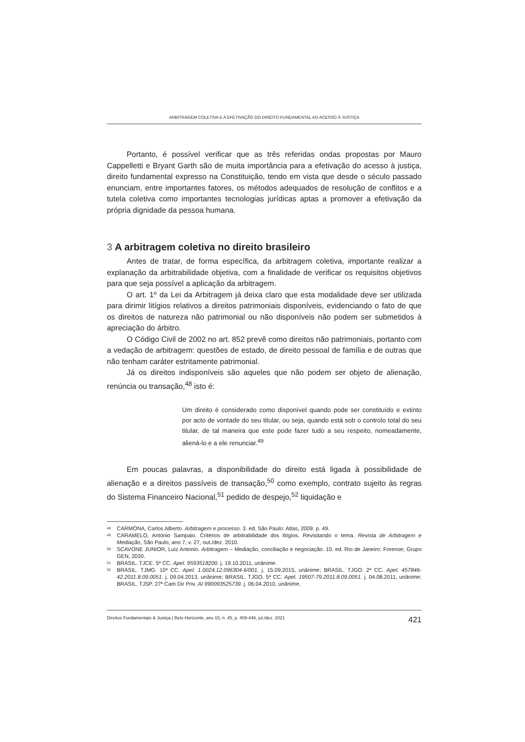ARBITRAGEM COLETIVA E A EFETIVAÇÃO DO DIREITO FUNDAMENTAL AO ACESSO À JUSTIÇA
Portanto, é possível verificar que as três referidas ondas propostas por Mauro Cappelletti e Bryant Garth são de muita importância para a efetivação do acesso à justiça, direito fundamental expresso na Constituição, tendo em vista que desde o século passado enunciam, entre importantes fatores, os métodos adequados de resolução de conflitos e a tutela coletiva como importantes tecnologias jurídicas aptas a promover a efetivação da própria dignidade da pessoa humana.
3 A arbitragem coletiva no direito brasileiro
Antes de tratar, de forma específica, da arbitragem coletiva, importante realizar a explanação da arbitrabilidade objetiva, com a finalidade de verificar os requisitos objetivos para que seja possível a aplicação da arbitragem.
O art. 1º da Lei da Arbitragem já deixa claro que esta modalidade deve ser utilizada para dirimir litígios relativos a direitos patrimoniais disponíveis, evidenciando o fato de que os direitos de natureza não patrimonial ou não disponíveis não podem ser submetidos à apreciação do árbitro.
O Código Civil de 2002 no art. 852 prevê como direitos não patrimoniais, portanto com a vedação de arbitragem: questões de estado, de direito pessoal de família e de outras que não tenham caráter estritamente patrimonial.
Já os direitos indisponíveis são aqueles que não podem ser objeto de alienação, renúncia ou transação,<sup>48</sup> isto é:
Um direito é considerado como disponível quando pode ser constituído e extinto por acto de vontade do seu titular, ou seja, quando está sob o controlo total do seu titular, de tal maneira que este pode fazer tudo a seu respeito, nomeadamente, aliená-lo e a ele renunciar.<sup>49</sup>
Em poucas palavras, a disponibilidade do direito está ligada à possibilidade de alienação e a direitos passíveis de transação,<sup>50</sup> como exemplo, contrato sujeito às regras do Sistema Financeiro Nacional,<sup>51</sup> pedido de despejo,<sup>52</sup> liquidação e
<sup>48</sup> CARMONA, Carlos Alberto. Arbitragem e processo. 3. ed. São Paulo: Atlas, 2009. p. 49.
<sup>49</sup> CARAMELO, António Sampaio. Critérios de arbitrabilidade dos litígios. Revisitando o tema. Revista de Arbitragem e Mediação, São Paulo, ano 7, v. 27, out./dez. 2010.
<sup>50</sup> SCAVONE JUNIOR, Luiz Antonio. Arbitragem – Mediação, conciliação e negociação. 10. ed. Rio de Janeiro: Forense; Grupo GEN, 2020.
<sup>51</sup> BRASIL. TJCE. 5ª CC. Apel. 9593518200. j. 19.10.2011, unânime.
<sup>52</sup> BRASIL. TJMG. 10ª CC. Apel. 1.0024.12.096304-6/001. j. 15.09.2015, unânime; BRASIL. TJGO. 2ª CC. Apel. 457846-42.2011.8.09.0051. j. 09.04.2013, unânime; BRASIL. TJGO. 5ª CC. Apel. 19507-79.2011.8.09.0051. j. 04.08.2011, unânime; BRASIL. TJSP. 27ª Cam Dir Priv. AI 990093525739. j. 06.04.2010, unânime.
Direitos Fundamentais & Justiça | Belo Horizonte, ano 15, n. 45, p. 409-446, jul./dez. 2021 421